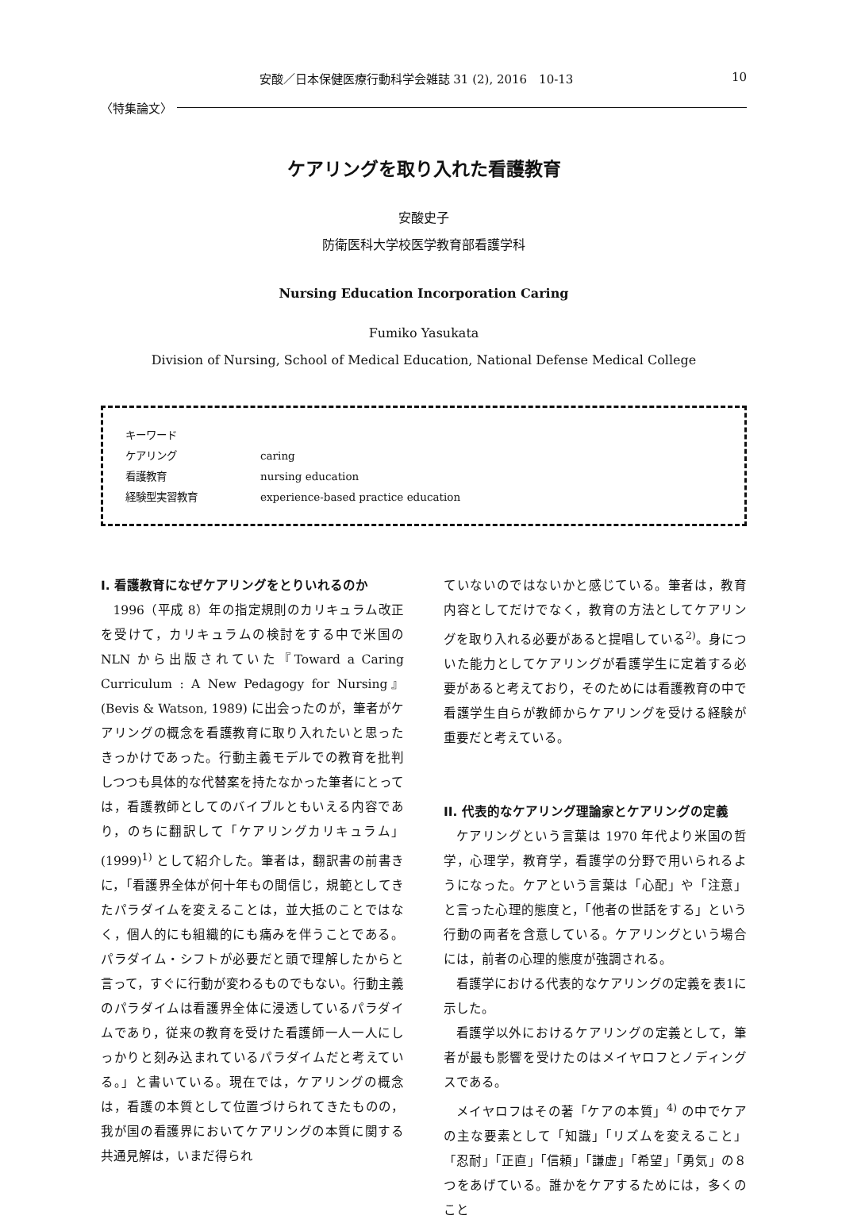安酸／日本保健医療行動科学会雑誌 31 (2), 2016　10-13 10
〈特集論文〉
ケアリングを取り入れた看護教育
安酸史子
防衛医科大学校医学教育部看護学科
Nursing Education Incorporation Caring
Fumiko Yasukata
Division of Nursing, School of Medical Education, National Defense Medical College
| キーワード | |
| ケアリング | caring |
| 看護教育 | nursing education |
| 経験型実習教育 | experience-based practice education |
I. 看護教育になぜケアリングをとりいれるのか
1996（平成 8）年の指定規則のカリキュラム改正を受けて，カリキュラムの検討をする中で米国の NLN から出版されていた『Toward a Caring Curriculum : A New Pedagogy for Nursing』(Bevis & Watson, 1989) に出会ったのが，筆者がケアリングの概念を看護教育に取り入れたいと思ったきっかけであった。行動主義モデルでの教育を批判しつつも具体的な代替案を持たなかった筆者にとっては，看護教師としてのバイブルともいえる内容であり，のちに翻訳して「ケアリングカリキュラム」(1999)<sup>1)</sup> として紹介した。筆者は，翻訳書の前書きに，「看護界全体が何十年もの間信じ，規範としてきたパラダイムを変えることは，並大抵のことではなく，個人的にも組織的にも痛みを伴うことである。パラダイム・シフトが必要だと頭で理解したからと言って，すぐに行動が変わるものでもない。行動主義のパラダイムは看護界全体に浸透しているパラダイムであり，従来の教育を受けた看護師一人一人にしっかりと刻み込まれているパラダイムだと考えている。」と書いている。現在では，ケアリングの概念は，看護の本質として位置づけられてきたものの，我が国の看護界においてケアリングの本質に関する共通見解は，いまだ得られ
ていないのではないかと感じている。筆者は，教育内容としてだけでなく，教育の方法としてケアリングを取り入れる必要があると提唱している<sup>2)</sup>。身についた能力としてケアリングが看護学生に定着する必要があると考えており，そのためには看護教育の中で看護学生自らが教師からケアリングを受ける経験が重要だと考えている。
II. 代表的なケアリング理論家とケアリングの定義
ケアリングという言葉は 1970 年代より米国の哲学，心理学，教育学，看護学の分野で用いられるようになった。ケアという言葉は「心配」や「注意」と言った心理的態度と，「他者の世話をする」という行動の両者を含意している。ケアリングという場合には，前者の心理的態度が強調される。
看護学における代表的なケアリングの定義を表1に示した。
看護学以外におけるケアリングの定義として，筆者が最も影響を受けたのはメイヤロフとノディングスである。
メイヤロフはその著「ケアの本質」<sup>4)</sup> の中でケアの主な要素として「知識」「リズムを変えること」「忍耐」「正直」「信頼」「謙虚」「希望」「勇気」の８つをあげている。誰かをケアするためには，多くのこと